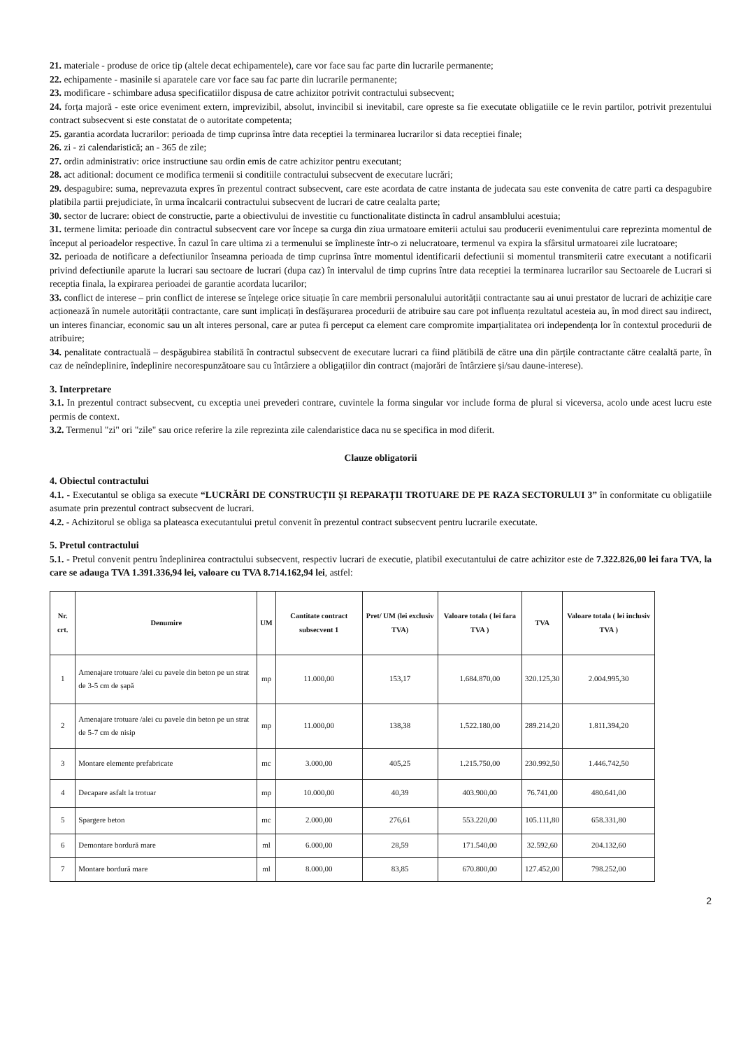21. materiale - produse de orice tip (altele decat echipamentele), care vor face sau fac parte din lucrarile permanente;
22. echipamente - masinile si aparatele care vor face sau fac parte din lucrarile permanente;
23. modificare - schimbare adusa specificatiilor dispusa de catre achizitor potrivit contractului subsecvent;
24. forța majoră - este orice eveniment extern, imprevizibil, absolut, invincibil si inevitabil, care opreste sa fie executate obligatiile ce le revin partilor, potrivit prezentului contract subsecvent si este constatat de o autoritate competenta;
25. garantia acordata lucrarilor: perioada de timp cuprinsa între data receptiei la terminarea lucrarilor si data receptiei finale;
26. zi - zi calendaristică; an - 365 de zile;
27. ordin administrativ: orice instructiune sau ordin emis de catre achizitor pentru executant;
28. act aditional: document ce modifica termenii si conditiile contractului subsecvent de executare lucrări;
29. despagubire: suma, neprevazuta expres în prezentul contract subsecvent, care este acordata de catre instanta de judecata sau este convenita de catre parti ca despagubire platibila partii prejudiciate, în urma încalcarii contractului subsecvent de lucrari de catre cealalta parte;
30. sector de lucrare: obiect de constructie, parte a obiectivului de investitie cu functionalitate distincta în cadrul ansamblului acestuia;
31. termene limita: perioade din contractul subsecvent care vor începe sa curga din ziua urmatoare emiterii actului sau producerii evenimentului care reprezinta momentul de început al perioadelor respective. În cazul în care ultima zi a termenului se împlineste într-o zi nelucratoare, termenul va expira la sfârsitul urmatoarei zile lucratoare;
32. perioada de notificare a defectiunilor înseamna perioada de timp cuprinsa între momentul identificarii defectiunii si momentul transmiterii catre executant a notificarii privind defectiunile aparute la lucrari sau sectoare de lucrari (dupa caz) în intervalul de timp cuprins între data receptiei la terminarea lucrarilor sau Sectoarele de Lucrari si receptia finala, la expirarea perioadei de garantie acordata lucarilor;
33. conflict de interese – prin conflict de interese se înțelege orice situație în care membrii personalului autorității contractante sau ai unui prestator de lucrari de achiziție care acționează în numele autorității contractante, care sunt implicați în desfășurarea procedurii de atribuire sau care pot influența rezultatul acesteia au, în mod direct sau indirect, un interes financiar, economic sau un alt interes personal, care ar putea fi perceput ca element care compromite imparțialitatea ori independența lor în contextul procedurii de atribuire;
34. penalitate contractuală – despăgubirea stabilită în contractul subsecvent de executare lucrari ca fiind plătibilă de către una din părțile contractante către cealaltă parte, în caz de neîndeplinire, îndeplinire necorespunzătoare sau cu întârziere a obligațiilor din contract (majorări de întârziere și/sau daune-interese).
3. Interpretare
3.1. In prezentul contract subsecvent, cu exceptia unei prevederi contrare, cuvintele la forma singular vor include forma de plural si viceversa, acolo unde acest lucru este permis de context.
3.2. Termenul "zi" ori "zile" sau orice referire la zile reprezinta zile calendaristice daca nu se specifica in mod diferit.
Clauze obligatorii
4. Obiectul contractului
4.1. - Executantul se obliga sa execute “LUCRĂRI DE CONSTRUCȚII ȘI REPARAȚII TROTUARE DE PE RAZA SECTORULUI 3” în conformitate cu obligatiile asumate prin prezentul contract subsecvent de lucrari.
4.2. - Achizitorul se obliga sa plateasca executantului pretul convenit în prezentul contract subsecvent pentru lucrarile executate.
5. Pretul contractului
5.1. - Pretul convenit pentru îndeplinirea contractului subsecvent, respectiv lucrari de executie, platibil executantului de catre achizitor este de 7.322.826,00 lei fara TVA, la care se adauga TVA 1.391.336,94 lei, valoare cu TVA 8.714.162,94 lei, astfel:
| Nr. crt. | Denumire | UM | Cantitate contract subsecvent 1 | Pret/ UM (lei exclusiv TVA) | Valoare totala ( lei fara TVA ) | TVA | Valoare totala ( lei inclusiv TVA ) |
| --- | --- | --- | --- | --- | --- | --- | --- |
| 1 | Amenajare trotuare /alei cu pavele din beton pe un strat de 3-5 cm de șapă | mp | 11.000,00 | 153,17 | 1.684.870,00 | 320.125,30 | 2.004.995,30 |
| 2 | Amenajare trotuare /alei cu pavele din beton pe un strat de 5-7 cm de nisip | mp | 11.000,00 | 138,38 | 1.522.180,00 | 289.214,20 | 1.811.394,20 |
| 3 | Montare elemente prefabricate | mc | 3.000,00 | 405,25 | 1.215.750,00 | 230.992,50 | 1.446.742,50 |
| 4 | Decapare asfalt la trotuar | mp | 10.000,00 | 40,39 | 403.900,00 | 76.741,00 | 480.641,00 |
| 5 | Spargere beton | mc | 2.000,00 | 276,61 | 553.220,00 | 105.111,80 | 658.331,80 |
| 6 | Demontare bordură mare | ml | 6.000,00 | 28,59 | 171.540,00 | 32.592,60 | 204.132,60 |
| 7 | Montare bordură mare | ml | 8.000,00 | 83,85 | 670.800,00 | 127.452,00 | 798.252,00 |
2